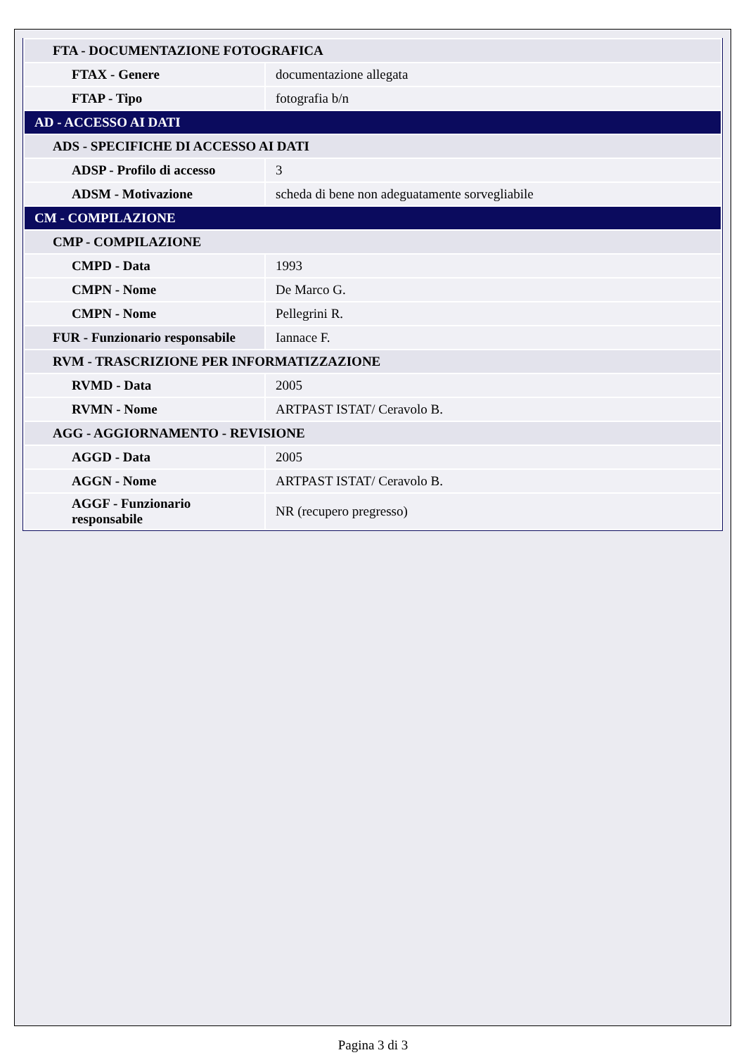| FTA - DOCUMENTAZIONE FOTOGRAFICA | |
| FTAX - Genere | documentazione allegata |
| FTAP - Tipo | fotografia b/n |
| AD - ACCESSO AI DATI | |
| ADS - SPECIFICHE DI ACCESSO AI DATI | |
| ADSP - Profilo di accesso | 3 |
| ADSM - Motivazione | scheda di bene non adeguatamente sorvegliabile |
| CM - COMPILAZIONE | |
| CMP - COMPILAZIONE | |
| CMPD - Data | 1993 |
| CMPN - Nome | De Marco G. |
| CMPN - Nome | Pellegrini R. |
| FUR - Funzionario responsabile | Iannace F. |
| RVM - TRASCRIZIONE PER INFORMATIZZAZIONE | |
| RVMD - Data | 2005 |
| RVMN - Nome | ARTPAST ISTAT/ Ceravolo B. |
| AGG - AGGIORNAMENTO - REVISIONE | |
| AGGD - Data | 2005 |
| AGGN - Nome | ARTPAST ISTAT/ Ceravolo B. |
| AGGF - Funzionario responsabile | NR (recupero pregresso) |
Pagina 3 di 3